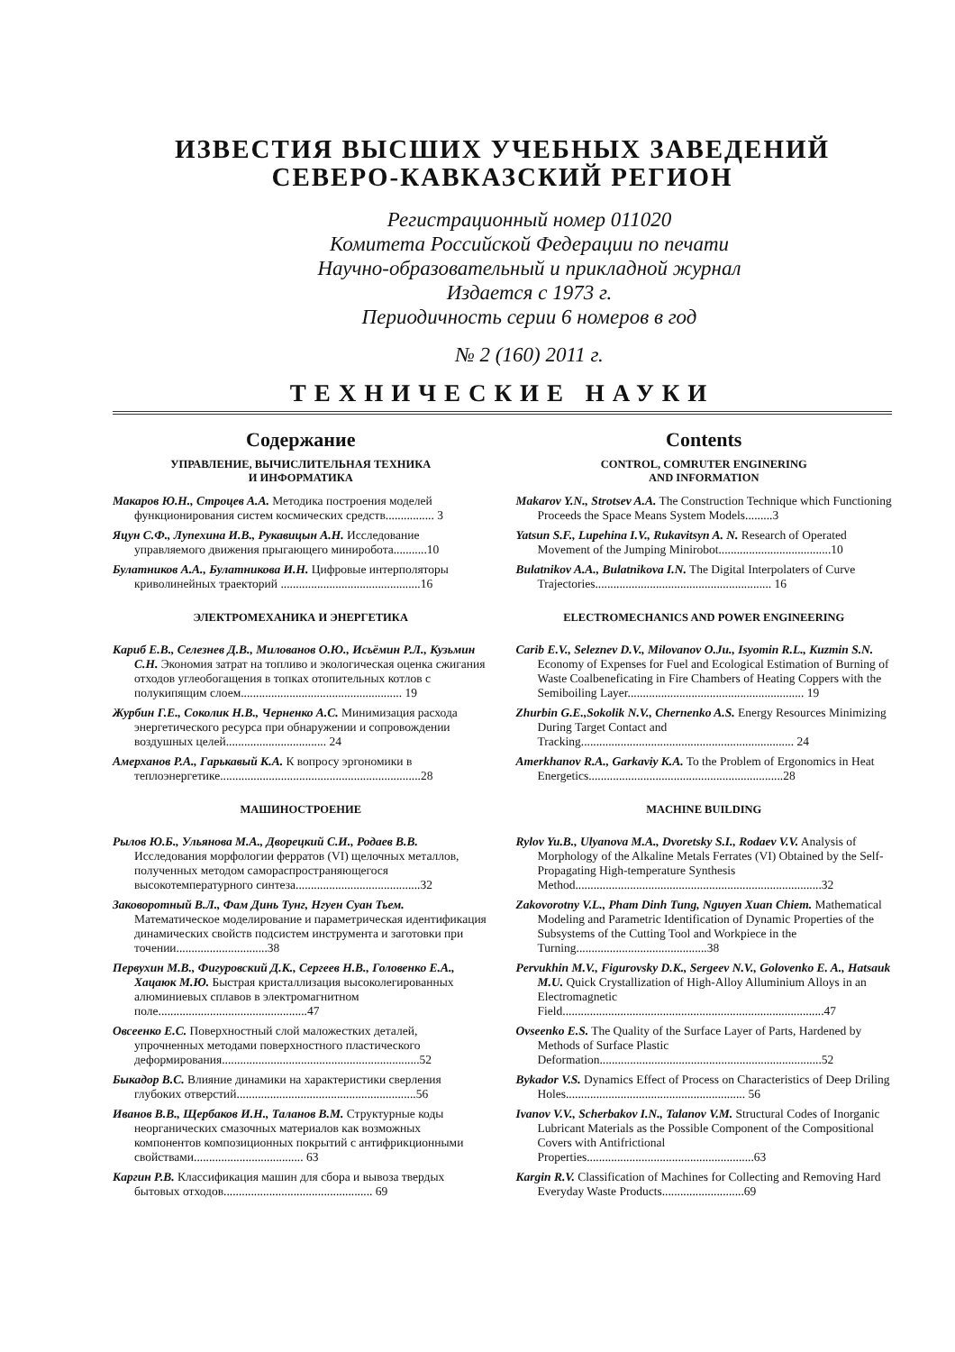ИЗВЕСТИЯ ВЫСШИХ УЧЕБНЫХ ЗАВЕДЕНИЙ
СЕВЕРО-КАВКАЗСКИЙ РЕГИОН
Регистрационный номер 011020
Комитета Российской Федерации по печати
Научно-образовательный и прикладной журнал
Издается с 1973 г.
Периодичность серии 6 номеров в год
№ 2 (160) 2011 г.
ТЕХНИЧЕСКИЕ НАУКИ
Содержание
УПРАВЛЕНИЕ, ВЫЧИСЛИТЕЛЬНАЯ ТЕХНИКА
И ИНФОРМАТИКА
Макаров Ю.Н., Строцев А.А. Методика построения моделей функционирования систем космических средств................ 3
Яцун С.Ф., Лупехина И.В., Рукавицын А.Н. Исследование управляемого движения прыгающего миниробота...........10
Булатников А.А., Булатникова И.Н. Цифровые интерполяторы криволинейных траекторий ..............................................16
ЭЛЕКТРОМЕХАНИКА И ЭНЕРГЕТИКА
Кариб Е.В., Селезнев Д.В., Милованов О.Ю., Исьёмин Р.Л., Кузьмин С.Н. Экономия затрат на топливо и экологическая оценка сжигания отходов углеобогащения в топках отопительных котлов с полукипящим слоем..................................................... 19
Журбин Г.Е., Соколик Н.В., Черненко А.С. Минимизация расхода энергетического ресурса при обнаружении и сопровождении воздушных целей................................. 24
Амерханов Р.А., Гарькавый К.А. К вопросу эргономики в теплоэнергетике..................................................................28
МАШИНОСТРОЕНИЕ
Рылов Ю.Б., Ульянова М.А., Дворецкий С.И., Родаев В.В. Исследования морфологии ферратов (VI) щелочных металлов, полученных методом самораспространяющегося высокотемпературного синтеза.........................................32
Заковоротный В.Л., Фам Динь Тунг, Нгуен Суан Тьем. Математическое моделирование и параметрическая идентификация динамических свойств подсистем инструмента и заготовки при точении..............................38
Первухин М.В., Фигуровский Д.К., Сергеев Н.В., Головенко Е.А., Хацаюк М.Ю. Быстрая кристаллизация высоколегированных алюминиевых сплавов в электромагнитном поле.................................................47
Овсеенко Е.С. Поверхностный слой маложестких деталей, упрочненных методами поверхностного пластического деформирования.................................................................52
Быкадор В.С. Влияние динамики на характеристики сверления глубоких отверстий...........................................................56
Иванов В.В., Щербаков И.Н., Таланов В.М. Структурные коды неорганических смазочных материалов как возможных компонентов композиционных покрытий с антифрикционными свойствами.................................... 63
Каргин Р.В. Классификация машин для сбора и вывоза твердых бытовых отходов................................................. 69
Contents
CONTROL, COMRUTER ENGINERING
AND INFORMATION
Makarov Y.N., Strotsev A.A. The Construction Technique which Functioning Proceeds the Space Means System Models.........3
Yatsun S.F., Lupehina I.V., Rukavitsyn A. N. Research of Operated Movement of the Jumping Minirobot.....................................10
Bulatnikov A.A., Bulatnikova I.N. The Digital Interpolaters of Curve Trajectories.......................................................... 16
ELECTROMECHANICS AND POWER ENGINEERING
Carib E.V., Seleznev D.V., Milovanov O.Ju., Isyomin R.L., Kuzmin S.N. Economy of Expenses for Fuel and Ecological Estimation of Burning of Waste Coalbeneficating in Fire Chambers of Heating Coppers with the Semiboiling Layer.......................................................... 19
Zhurbin G.E.,Sokolik N.V., Chernenko A.S. Energy Resources Minimizing During Target Contact and Tracking...................................................................... 24
Amerkhanov R.A., Garkaviy K.A. To the Problem of Ergonomics in Heat Energetics................................................................28
MACHINE BUILDING
Rylov Yu.B., Ulyanova M.A., Dvoretsky S.I., Rodaev V.V. Analysis of Morphology of the Alkaline Metals Ferrates (VI) Obtained by the Self-Propagating High-temperature Synthesis Method.................................................................................32
Zakovorotny V.L., Pham Dinh Tung, Nguyen Xuan Chiem. Mathematical Modeling and Parametric Identification of Dynamic Properties of the Subsystems of the Cutting Tool and Workpiece in the Turning...........................................38
Pervukhin M.V., Figurovsky D.K., Sergeev N.V., Golovenko E. A., Hatsauk M.U. Quick Crystallization of High-Alloy Alluminium Alloys in an Electromagnetic Field......................................................................................47
Ovseenko E.S. The Quality of the Surface Layer of Parts, Hardened by Methods of Surface Plastic Deformation.........................................................................52
Bykador V.S. Dynamics Effect of Process on Characteristics of Deep Driling Holes........................................................... 56
Ivanov V.V., Scherbakov I.N., Talanov V.M. Structural Codes of Inorganic Lubricant Materials as the Possible Component of the Compositional Covers with Antifrictional Properties.......................................................63
Kargin R.V. Classification of Machines for Collecting and Removing Hard Everyday Waste Products...........................69